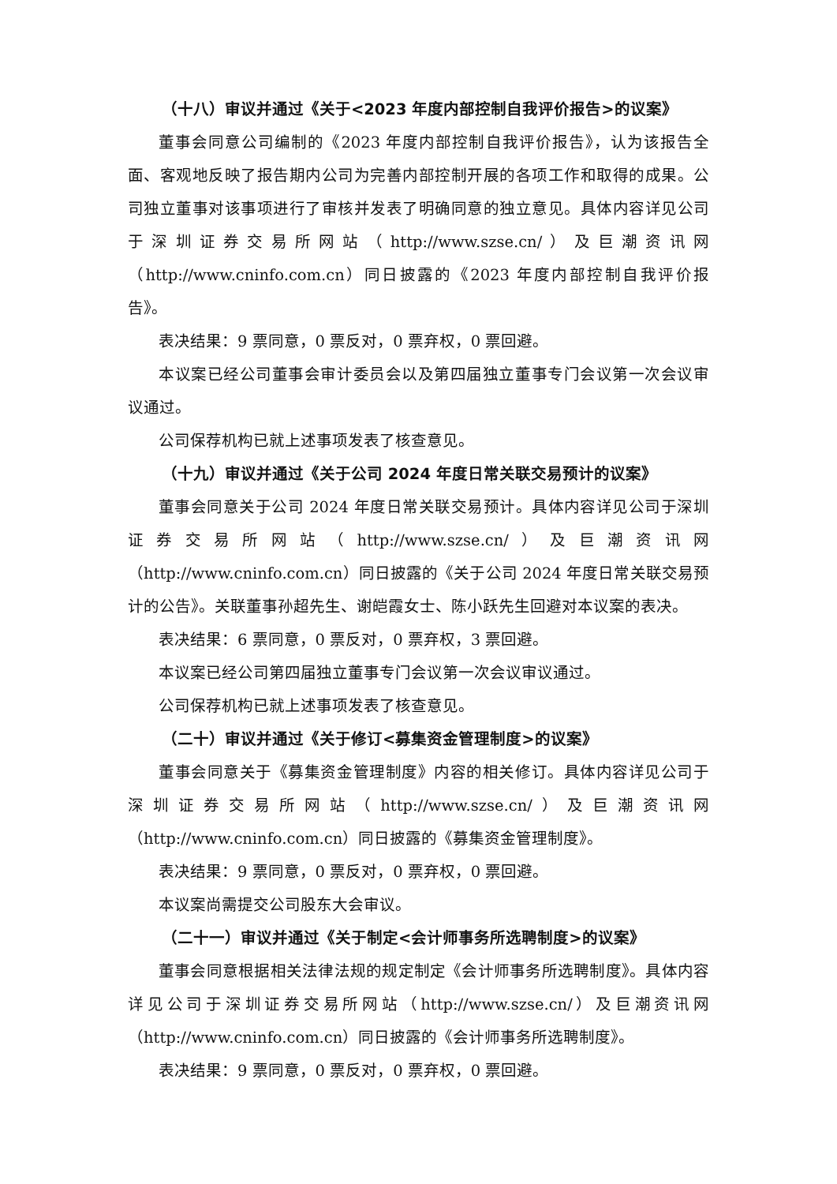（十八）审议并通过《关于<2023 年度内部控制自我评价报告>的议案》
董事会同意公司编制的《2023 年度内部控制自我评价报告》，认为该报告全面、客观地反映了报告期内公司为完善内部控制开展的各项工作和取得的成果。公司独立董事对该事项进行了审核并发表了明确同意的独立意见。具体内容详见公司于深圳证券交易所网站（http://www.szse.cn/）及巨潮资讯网（http://www.cninfo.com.cn）同日披露的《2023 年度内部控制自我评价报告》。
表决结果：9 票同意，0 票反对，0 票弃权，0 票回避。
本议案已经公司董事会审计委员会以及第四届独立董事专门会议第一次会议审议通过。
公司保荐机构已就上述事项发表了核查意见。
（十九）审议并通过《关于公司 2024 年度日常关联交易预计的议案》
董事会同意关于公司 2024 年度日常关联交易预计。具体内容详见公司于深圳证券交易所网站（http://www.szse.cn/）及巨潮资讯网（http://www.cninfo.com.cn）同日披露的《关于公司 2024 年度日常关联交易预计的公告》。关联董事孙超先生、谢皑霞女士、陈小跃先生回避对本议案的表决。
表决结果：6 票同意，0 票反对，0 票弃权，3 票回避。
本议案已经公司第四届独立董事专门会议第一次会议审议通过。
公司保荐机构已就上述事项发表了核查意见。
（二十）审议并通过《关于修订<募集资金管理制度>的议案》
董事会同意关于《募集资金管理制度》内容的相关修订。具体内容详见公司于深圳证券交易所网站（http://www.szse.cn/）及巨潮资讯网（http://www.cninfo.com.cn）同日披露的《募集资金管理制度》。
表决结果：9 票同意，0 票反对，0 票弃权，0 票回避。
本议案尚需提交公司股东大会审议。
（二十一）审议并通过《关于制定<会计师事务所选聘制度>的议案》
董事会同意根据相关法律法规的规定制定《会计师事务所选聘制度》。具体内容详见公司于深圳证券交易所网站（http://www.szse.cn/）及巨潮资讯网（http://www.cninfo.com.cn）同日披露的《会计师事务所选聘制度》。
表决结果：9 票同意，0 票反对，0 票弃权，0 票回避。